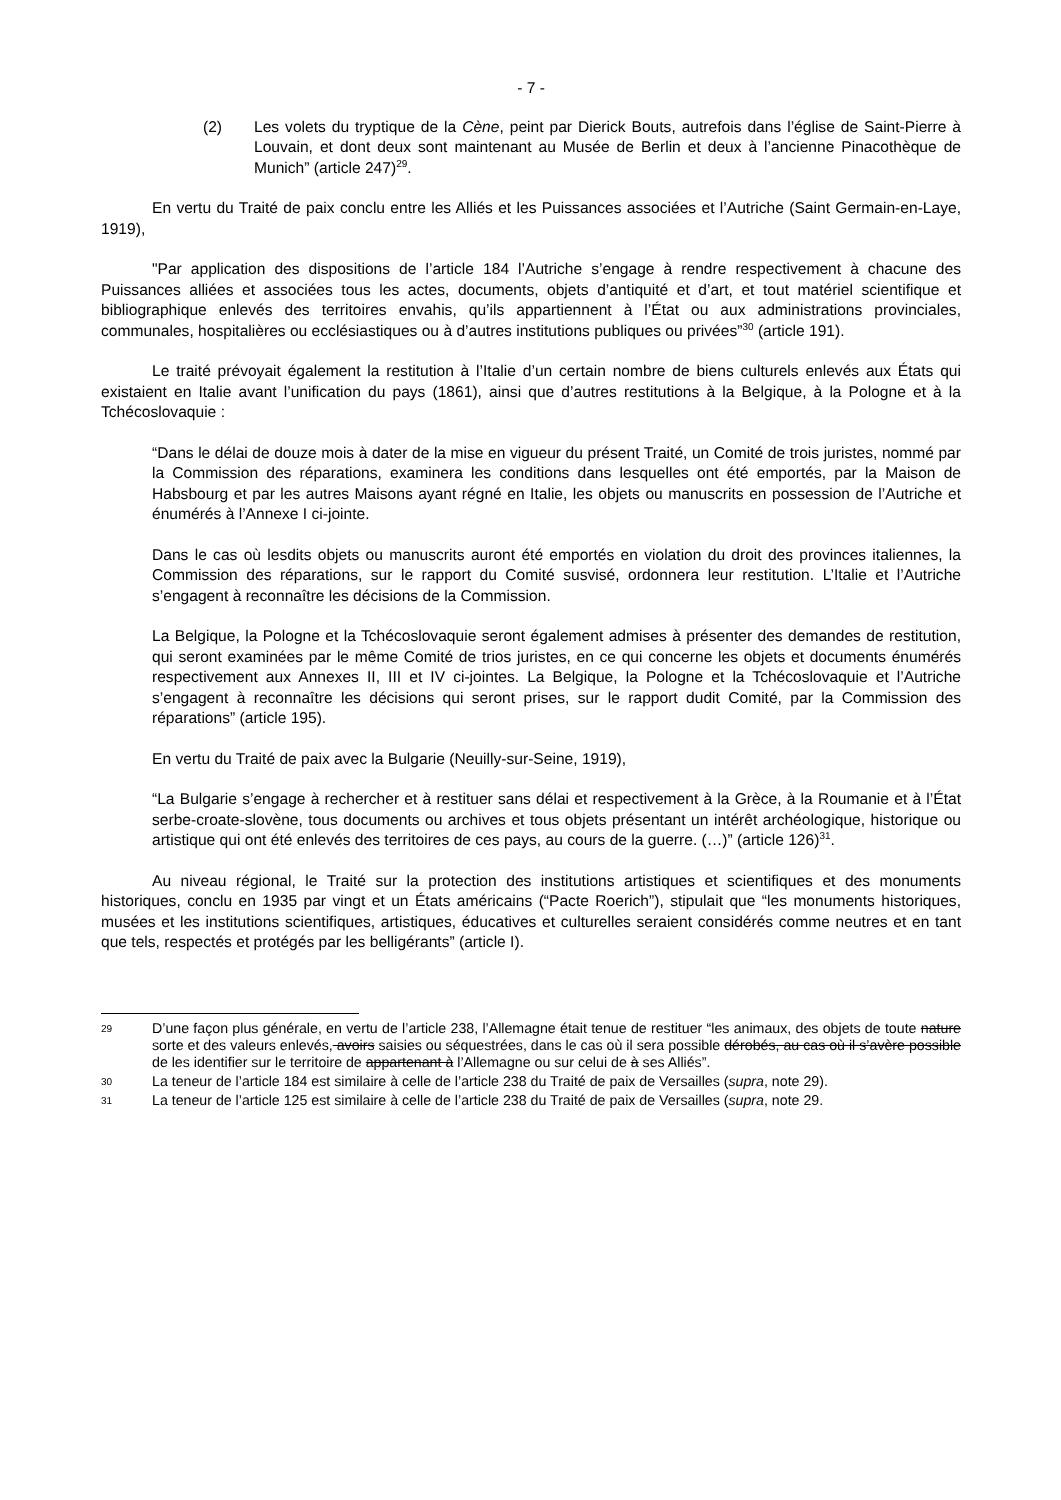- 7 -
(2) Les volets du tryptique de la Cène, peint par Dierick Bouts, autrefois dans l’église de Saint-Pierre à Louvain, et dont deux sont maintenant au Musée de Berlin et deux à l’ancienne Pinacothèque de Munich” (article 247)<sup>29</sup>.
En vertu du Traité de paix conclu entre les Alliés et les Puissances associées et l’Autriche (Saint Germain-en-Laye, 1919),
"Par application des dispositions de l’article 184 l’Autriche s’engage à rendre respectivement à chacune des Puissances alliées et associées tous les actes, documents, objets d’antiquité et d’art, et tout matériel scientifique et bibliographique enlevés des territoires envahis, qu’ils appartiennent à l’État ou aux administrations provinciales, communales, hospitalières ou ecclésiastiques ou à d’autres institutions publiques ou privées”<sup>30</sup> (article 191).
Le traité prévoyait également la restitution à l’Italie d’un certain nombre de biens culturels enlevés aux États qui existaient en Italie avant l’unification du pays (1861), ainsi que d’autres restitutions à la Belgique, à la Pologne et à la Tchécoslovaquie :
“Dans le délai de douze mois à dater de la mise en vigueur du présent Traité, un Comité de trois juristes, nommé par la Commission des réparations, examinera les conditions dans lesquelles ont été emportés, par la Maison de Habsbourg et par les autres Maisons ayant régné en Italie, les objets ou manuscrits en possession de l’Autriche et énumérés à l’Annexe I ci-jointe.
Dans le cas où lesdits objets ou manuscrits auront été emportés en violation du droit des provinces italiennes, la Commission des réparations, sur le rapport du Comité susvisé, ordonnera leur restitution. L’Italie et l’Autriche s’engagent à reconnaître les décisions de la Commission.
La Belgique, la Pologne et la Tchécoslovaquie seront également admises à présenter des demandes de restitution, qui seront examinées par le même Comité de trios juristes, en ce qui concerne les objets et documents énumérés respectivement aux Annexes II, III et IV ci-jointes. La Belgique, la Pologne et la Tchécoslovaquie et l’Autriche s’engagent à reconnaître les décisions qui seront prises, sur le rapport dudit Comité, par la Commission des réparations” (article 195).
En vertu du Traité de paix avec la Bulgarie (Neuilly-sur-Seine, 1919),
“La Bulgarie s’engage à rechercher et à restituer sans délai et respectivement à la Grèce, à la Roumanie et à l’État serbe-croate-slovène, tous documents ou archives et tous objets présentant un intérêt archéologique, historique ou artistique qui ont été enlevés des territoires de ces pays, au cours de la guerre. (…)” (article 126)<sup>31</sup>.
Au niveau régional, le Traité sur la protection des institutions artistiques et scientifiques et des monuments historiques, conclu en 1935 par vingt et un États américains (“Pacte Roerich”), stipulait que “les monuments historiques, musées et les institutions scientifiques, artistiques, éducatives et culturelles seraient considérés comme neutres et en tant que tels, respectés et protégés par les belligérants” (article I).
29
D’une façon plus générale, en vertu de l’article 238, l’Allemagne était tenue de restituer “les animaux, des objets de toute nature sorte et des valeurs enlevés, avoirs saisies ou séquestrées, dans le cas où il sera possible dérobés, au cas où il s’avère possible de les identifier sur le territoire de appartenant à l’Allemagne ou sur celui de à ses Alliés”.
30
La teneur de l’article 184 est similaire à celle de l’article 238 du Traité de paix de Versailles (supra, note 29).
31
La teneur de l’article 125 est similaire à celle de l’article 238 du Traité de paix de Versailles (supra, note 29.